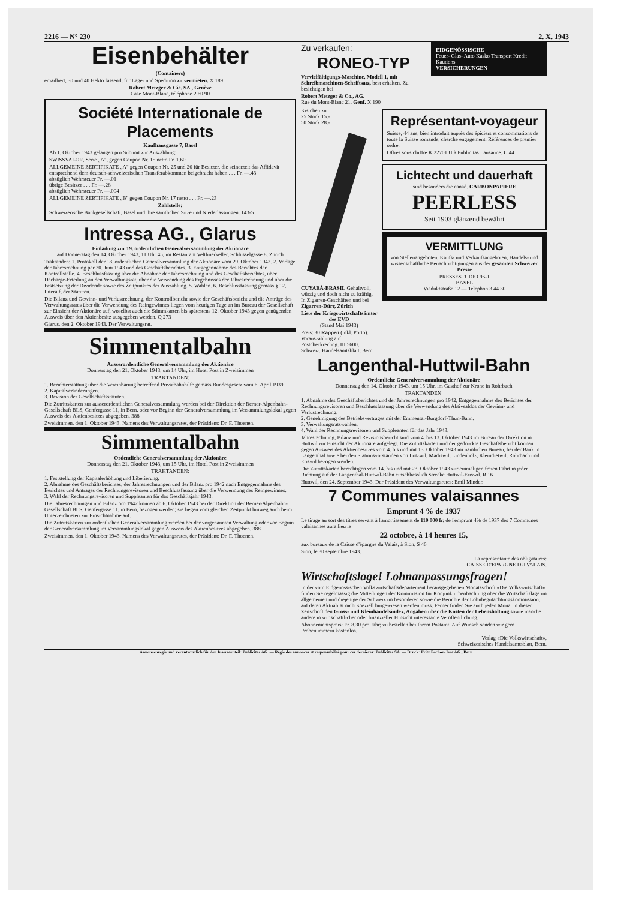2216 — N° 230 2. X. 1943
Eisenbehälter
(Containers)
emailliert, 30 und 40 Hekto fassend, für Lager und Spedition zu vermieten. X 189
Robert Metzger & Cie. SA., Genève
Case Mont-Blanc, téléphone 2 60 90
Société Internationale de Placements
Kaufhausgasse 7, Basel
Ab 1. Oktober 1943 gelangen pro Subunit zur Auszahlung:
SWISSVALOR, Serie „A", gegen Coupon Nr. 15 netto Fr. 1.60
ALLGEMEINE ZERTIFIKATE „A" gegen Coupon Nr. 25 und 26 für Besitzer, die seinerzeit das Affidavit entsprechend dem deutsch-schweizerischen Transferabkommen beigebracht haben . . . Fr. —.43
abzüglich Wehrsteuer Fr. —.01
übrige Besitzer . . . Fr. —.28
abzüglich Wehrsteuer Fr. —.004
ALLGEMEINE ZERTIFIKATE „B" gegen Coupon Nr. 17 netto . . . Fr. —.23
Zahlstelle:
Schweizerische Bankgesellschaft, Basel und ihre sämtlichen Sitze und Niederlassungen. 143-5
Intressa AG., Glarus
Einladung zur 19. ordentlichen Generalversammlung der Aktionäre
auf Donnerstag den 14. Oktober 1943, 11 Uhr 45, im Restaurant Veltlinerkeller, Schlüsselgasse 8, Zürich
Traktanden: 1. Protokoll der 18. ordentlichen Generalversammlung der Aktionäre vom 29. Oktober 1942. 2. Vorlage der Jahresrechnung per 30. Juni 1943 und des Geschäftsberichtes. 3. Entgegennahme des Berichtes der Kontrollstelle. 4. Beschlussfassung über die Abnahme der Jahresrechnung und des Geschäftsberichtes, über Décharge-Erteilung an den Verwaltungsrat, über die Verwendung des Ergebnisses der Jahresrechnung und über die Festsetzung der Dividende sowie des Zeitpunktes der Auszahlung. 5. Wahlen. 6. Beschlussfassung gemäss § 12, Litera f, der Statuten.
Die Bilanz und Gewinn- und Verlustrechnung, der Kontrollbericht sowie der Geschäftsbericht und die Anträge des Verwaltungsrates über die Verwendung des Reingewinnes liegen vom heutigen Tage an im Bureau der Gesellschaft zur Einsicht der Aktionäre auf, woselbst auch die Stimmkarten bis spätestens 12. Oktober 1943 gegen genügenden Ausweis über den Aktienbesitz ausgegeben werden. Q 273
Glarus, den 2. Oktober 1943. Der Verwaltungsrat.
Simmentalbahn
Ausserordentliche Generalversammlung der Aktionäre
Donnerstag den 21. Oktober 1943, um 14 Uhr, im Hotel Post in Zweisimmen
TRAKTANDEN:
1. Berichterstattung über die Vereinbarung betreffend Privatbahnhilfe gemäss Bundesgesetz vom 6. April 1939.
2. Kapitalveränderungen.
3. Revision der Gesellschaftsstatuten.
Die Zutrittskarten zur ausserordentlichen Generalversammlung werden bei der Direktion der Berner-Alpenbahn-Gesellschaft BLS, Genfergasse 11, in Bern, oder vor Beginn der Generalversammlung im Versammlungslokal gegen Ausweis des Aktienbesitzes abgegeben. 388
Zweisimmen, den 1. Oktober 1943. Namens des Verwaltungsrates, der Präsident: Dr. F. Thoenen.
Simmentalbahn
Ordentliche Generalversammlung der Aktionäre
Donnerstag den 21. Oktober 1943, um 15 Uhr, im Hotel Post in Zweisimmen
TRAKTANDEN:
1. Feststellung der Kapitalerhöhung und Liberierung.
2. Abnahme des Geschäftsberichtes, der Jahresrechnungen und der Bilanz pro 1942 nach Entgegennahme des Berichtes und Antrages der Rechnungsrevisoren und Beschlussfassung über die Verwendung des Reingewinnes.
3. Wahl der Rechnungsrevisoren und Suppleanten für das Geschäftsjahr 1943.
Die Jahresrechnungen und Bilanz pro 1942 können ab 6. Oktober 1943 bei der Direktion der Berner-Alpenbahn-Gesellschaft BLS, Genfergasse 11, in Bern, bezogen werden; sie liegen vom gleichen Zeitpunkt hinweg auch beim Unterzeichneten zur Einsichtnahme auf.
Die Zutrittskarten zur ordentlichen Generalversammlung werden bei der vorgenannten Verwaltung oder vor Beginn der Generalversammlung im Versammlungslokal gegen Ausweis des Aktienbesitzes abgegeben. 388
Zweisimmen, den 1. Oktober 1943. Namens des Verwaltungsrates, der Präsident: Dr. F. Thoenen.
Zu verkaufen:
RONEO-TYP
Vervielfältigungs-Maschine, Modell 1, mit Schreibmaschinen-Schriftsatz, best erhalten. Zu besichtigen bei
Robert Metzger & Co., AG.
Rue du Mont-Blanc 21, Genf. X 190
EIDGENÖSSISCHE
Feuer- Glas- Auto Kasko Transport Kredit Kautions
VERSICHERUNGEN
Kistchen zu
25 Stück 15.-
50 Stück 28.-
CUYABÁ-BRASIL Gehaltvoll, würzig und doch nicht zu kräftig. In Zigarren-Geschäften und bei Zigarren-Dürr, Zürich
Liste der Kriegswirtschaftsämter des EVD
(Stand Mai 1943)
Preis: 30 Rappen (inkl. Porto). Vorauszahlung auf Postcheckrechng. III 5600, Schweiz. Handelsamtsblatt, Bern.
Représentant-voyageur
Suisse, 44 ans, bien introduit auprès des épiciers et consommations de toute la Suisse romande, cherche engagement. Références de premier ordre.
Offres sous chiffre K 22701 U à Publicitas Lausanne. U 44
Lichtecht und dauerhaft
sind besonders die canad. CARBONPAPIERE
PEERLESS
Seit 1903 glänzend bewährt
VERMITTLUNG
von Stellenangeboten, Kaufs- und Verkaufsangeboten, Handels- und wissenschaftliche Benachrichtigungen aus der gesamten Schweizer Presse
PRESSESTUDIO 96-1
BASEL
Viaduktstraße 12 — Telephon 3 44 30
Langenthal-Huttwil-Bahn
Ordentliche Generalversammlung der Aktionäre
Donnerstag den 14. Oktober 1943, um 15 Uhr, im Gasthof zur Krone in Rohrbach
TRAKTANDEN:
1. Abnahme des Geschäftsberichtes und der Jahresrechnungen pro 1942, Entgegennahme des Berichtes der Rechnungsrevisoren und Beschlussfassung über die Verwendung des Aktivsaldos der Gewinn- und Verlustrechnung.
2. Genehmigung des Betriebsvertrages mit der Emmental-Burgdorf-Thun-Bahn.
3. Verwaltungsratswahlen.
4. Wahl der Rechnungsrevisoren und Suppleanten für das Jahr 1943.
Jahresrechnung, Bilanz und Revisionsbericht sind vom 4. bis 13. Oktober 1943 im Bureau der Direktion in Huttwil zur Einsicht der Aktionäre aufgelegt. Die Zutrittskarten und der gedruckte Geschäftsbericht können gegen Ausweis des Aktienbesitzes vom 4. bis und mit 13. Oktober 1943 im nämlichen Bureau, bei der Bank in Langenthal sowie bei den Stationsvorständen von Lotzwil, Madiswil, Lindenholz, Kleindietwil, Rohrbach und Eriswil bezogen werden.
Die Zutrittskarten berechtigen vom 14. bis und mit 23. Oktober 1943 zur einmaligen freien Fahrt in jeder Richtung auf der Langenthal-Huttwil-Bahn einschliesslich Strecke Huttwil-Eriswil. R 16
Huttwil, den 24. September 1943. Der Präsident des Verwaltungsrates: Emil Minder.
7 Communes valaisannes
Emprunt 4 % de 1937
Le tirage au sort des titres servant à l'amortissement de 110 000 fr. de l'emprunt 4% de 1937 des 7 Communes valaisannes aura lieu le
22 octobre, à 14 heures 15,
aux bureaux de la Caisse d'épargne du Valais, à Sion. S 46
Sion, le 30 septembre 1943.
La représentante des obligataires:
CAISSE D'ÉPARGNE DU VALAIS.
Wirtschaftslage! Lohnanpassungsfragen!
In der vom Eidgenössischen Volkswirtschaftsdepartement herausgegebenen Monatsschrift «Die Volkswirtschaft» finden Sie regelmässig die Mitteilungen der Kommission für Konjunkturbeobachtung über die Wirtschaftslage im allgemeinen und diejenige der Schweiz im besonderen sowie die Berichte der Lohnbegutachtungskommission, auf deren Aktualität nicht speziell hingewiesen werden muss. Ferner finden Sie auch jeden Monat in dieser Zeitschrift den Gross- und Kleinhandelsindex, Angaben über die Kosten der Lebenshaltung sowie manche andere in wirtschaftlicher oder finanzieller Hinsicht interessante Veröffentlichung.
Abonnementspreis: Fr. 8.30 pro Jahr; zu bestellen bei Ihrem Postamt. Auf Wunsch senden wir gern Probenummern kostenlos.
Verlag «Die Volkswirtschaft»,
Schweizerisches Handelsamtsblatt, Bern.
Annoncenregie und verantwortlich für den Inseratenteil: Publicitas AG. — Régie des annonces et responsabilité pour ces dernières: Publicitas SA. — Druck: Fritz Pochon-Jent AG., Bern.